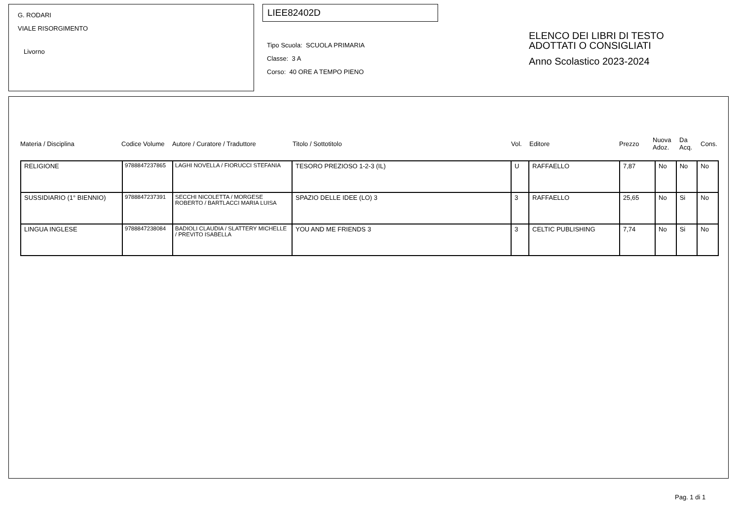G. RODARI
VIALE RISORGIMENTO
Livorno
LIEE82402D
Tipo Scuola: SCUOLA PRIMARIA
Classe: 3 A
Corso: 40 ORE A TEMPO PIENO
ELENCO DEI LIBRI DI TESTO
ADOTTATI O CONSIGLIATI
Anno Scolastico 2023-2024
Materia / Disciplina Codice Volume Autore / Curatore / Traduttore Titolo / Sottotitolo Vol. Editore Prezzo Nuova
Adoz. Da
Acq. Cons.
| RELIGIONE | 9788847237865 | LAGHI NOVELLA / FIORUCCI STEFANIA | TESORO PREZIOSO 1-2-3 (IL) | U | RAFFAELLO | 7,87 | No | No | No |
| SUSSIDIARIO (1° BIENNIO) | 9788847237391 | SECCHI NICOLETTA / MORGESE ROBERTO / BARTLACCI MARIA LUISA | SPAZIO DELLE IDEE (LO) 3 | 3 | RAFFAELLO | 25,65 | No | Si | No |
| LINGUA INGLESE | 9788847238084 | BADIOLI CLAUDIA / SLATTERY MICHELLE / PREVITO ISABELLA | YOU AND ME FRIENDS 3 | 3 | CELTIC PUBLISHING | 7,74 | No | Si | No |
Pag. 1 di 1